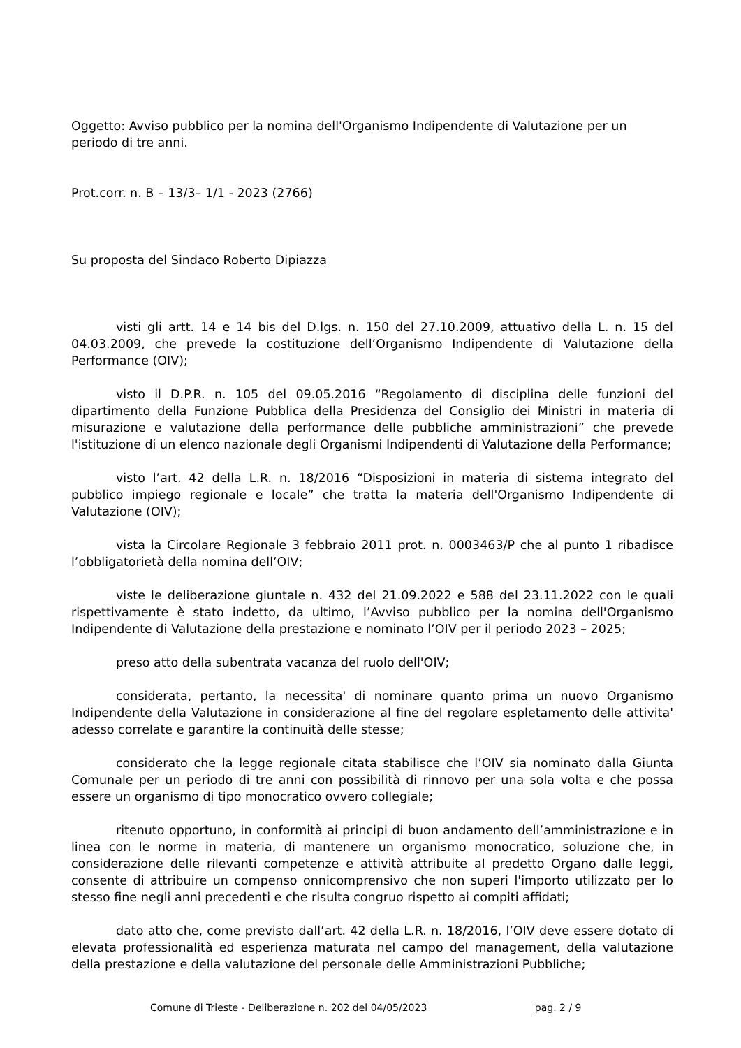Oggetto: Avviso pubblico per la nomina dell'Organismo Indipendente di Valutazione per un
periodo di tre anni.
Prot.corr. n. B – 13/3– 1/1 - 2023 (2766)
Su proposta del Sindaco Roberto Dipiazza
visti gli artt. 14 e 14 bis del D.lgs. n. 150 del 27.10.2009, attuativo della L. n. 15 del 04.03.2009, che prevede la costituzione dell’Organismo Indipendente di Valutazione della Performance (OIV);
visto il D.P.R. n. 105 del 09.05.2016 “Regolamento di disciplina delle funzioni del dipartimento della Funzione Pubblica della Presidenza del Consiglio dei Ministri in materia di misurazione e valutazione della performance delle pubbliche amministrazioni” che prevede l'istituzione di un elenco nazionale degli Organismi Indipendenti di Valutazione della Performance;
visto l’art. 42 della L.R. n. 18/2016 “Disposizioni in materia di sistema integrato del pubblico impiego regionale e locale” che tratta la materia dell'Organismo Indipendente di Valutazione (OIV);
vista la Circolare Regionale 3 febbraio 2011 prot. n. 0003463/P che al punto 1 ribadisce l’obbligatorietà della nomina dell’OIV;
viste le deliberazione giuntale n. 432 del 21.09.2022 e 588 del 23.11.2022 con le quali rispettivamente è stato indetto, da ultimo, l’Avviso pubblico per la nomina dell'Organismo Indipendente di Valutazione della prestazione e nominato l’OIV per il periodo 2023 – 2025;
preso atto della subentrata vacanza del ruolo dell'OIV;
considerata, pertanto, la necessita' di nominare quanto prima un nuovo Organismo Indipendente della Valutazione in considerazione al fine del regolare espletamento delle attivita' adesso correlate e garantire la continuità delle stesse;
considerato che la legge regionale citata stabilisce che l’OIV sia nominato dalla Giunta Comunale per un periodo di tre anni con possibilità di rinnovo per una sola volta e che possa essere un organismo di tipo monocratico ovvero collegiale;
ritenuto opportuno, in conformità ai principi di buon andamento dell’amministrazione e in linea con le norme in materia, di mantenere un organismo monocratico, soluzione che, in considerazione delle rilevanti competenze e attività attribuite al predetto Organo dalle leggi, consente di attribuire un compenso onnicomprensivo che non superi l'importo utilizzato per lo stesso fine negli anni precedenti e che risulta congruo rispetto ai compiti affidati;
dato atto che, come previsto dall’art. 42 della L.R. n. 18/2016, l’OIV deve essere dotato di elevata professionalità ed esperienza maturata nel campo del management, della valutazione della prestazione e della valutazione del personale delle Amministrazioni Pubbliche;
Comune di Trieste - Deliberazione n. 202 del 04/05/2023 pag. 2 / 9